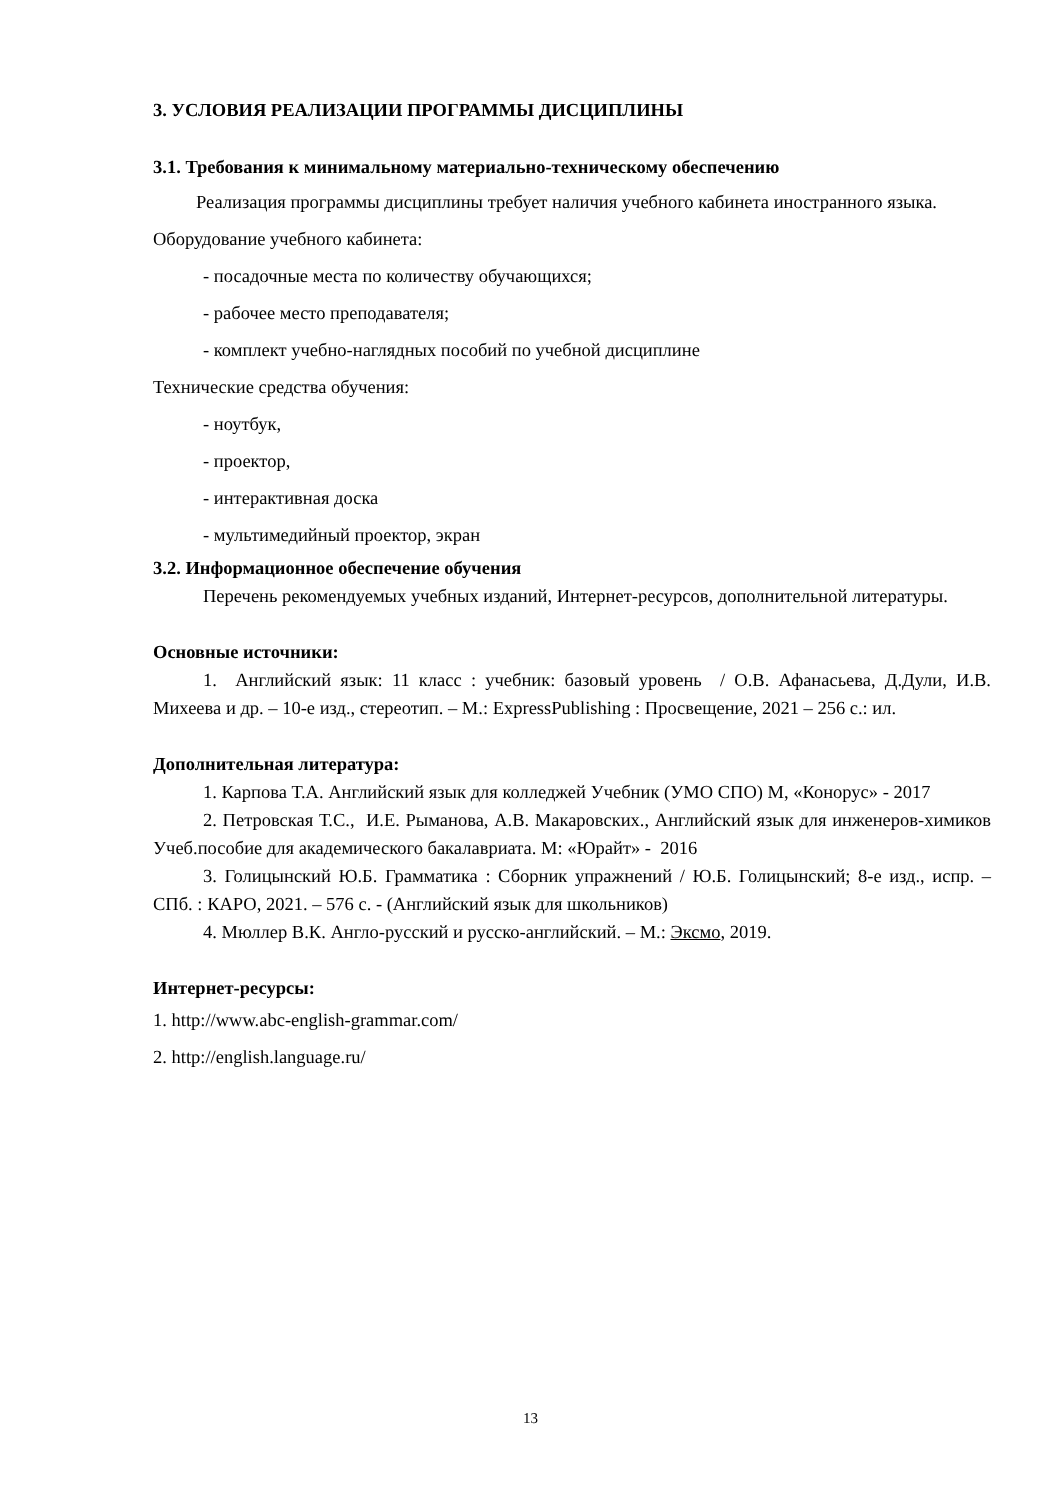3. УСЛОВИЯ РЕАЛИЗАЦИИ ПРОГРАММЫ ДИСЦИПЛИНЫ
3.1. Требования к минимальному материально-техническому обеспечению
Реализация программы дисциплины требует наличия учебного кабинета иностранного языка.
Оборудование учебного кабинета:
- посадочные места по количеству обучающихся;
- рабочее место преподавателя;
- комплект учебно-наглядных пособий по учебной дисциплине
Технические средства обучения:
- ноутбук,
- проектор,
- интерактивная доска
- мультимедийный проектор, экран
3.2. Информационное обеспечение обучения
Перечень рекомендуемых учебных изданий, Интернет-ресурсов, дополнительной литературы.
Основные источники:
1. Английский язык: 11 класс : учебник: базовый уровень / О.В. Афанасьева, Д.Дули, И.В. Михеева и др. – 10-е изд., стереотип. – М.: ExpressPublishing : Просвещение, 2021 – 256 с.: ил.
Дополнительная литература:
1. Карпова Т.А. Английский язык для колледжей Учебник (УМО СПО) М, «Конорус» - 2017
2. Петровская Т.С., И.Е. Рыманова, А.В. Макаровских., Английский язык для инженеров-химиков Учеб.пособие для академического бакалавриата. М: «Юрайт» - 2016
3. Голицынский Ю.Б. Грамматика : Сборник упражнений / Ю.Б. Голицынский; 8-е изд., испр. – СПб. : КАРО, 2021. – 576 с. - (Английский язык для школьников)
4. Мюллер В.К. Англо-русский и русско-английский. – М.: Эксмо, 2019.
Интернет-ресурсы:
1. http://www.abc-english-grammar.com/
2. http://english.language.ru/
13